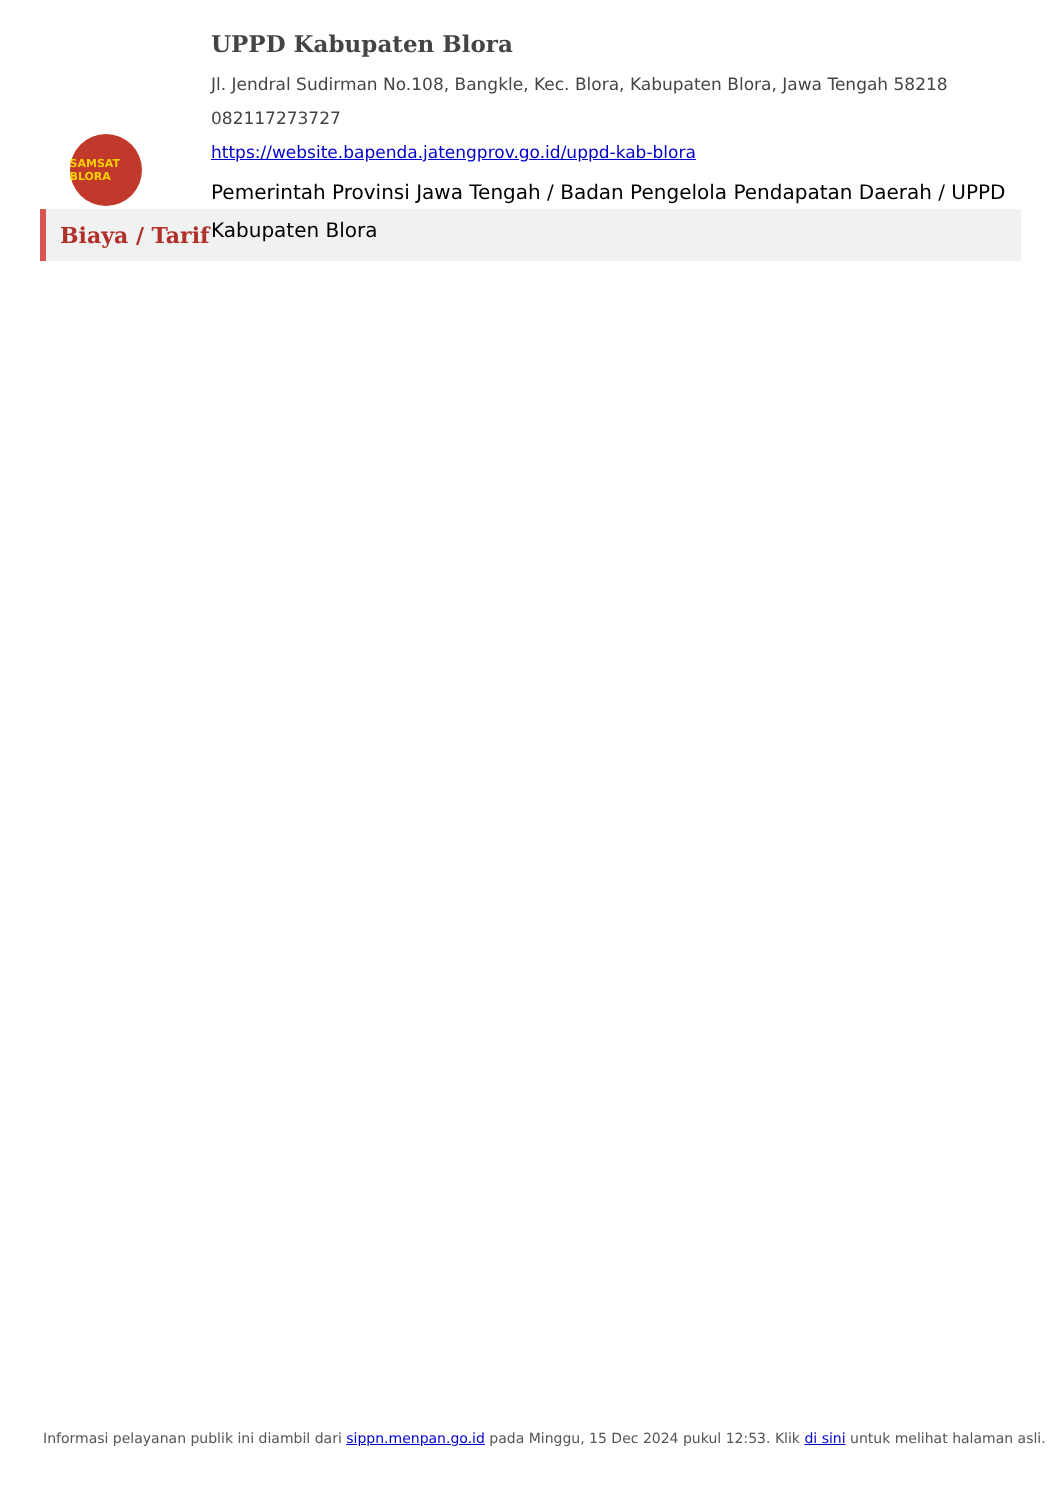SAMSAT BLORA
UPPD Kabupaten Blora
Jl. Jendral Sudirman No.108, Bangkle, Kec. Blora, Kabupaten Blora, Jawa Tengah 58218
082117273727
https://website.bapenda.jatengprov.go.id/uppd-kab-blora
Pemerintah Provinsi Jawa Tengah / Badan Pengelola Pendapatan Daerah / UPPD Kabupaten Blora
Biaya / Tarif
Informasi pelayanan publik ini diambil dari sippn.menpan.go.id pada Minggu, 15 Dec 2024 pukul 12:53. Klik di sini untuk melihat halaman asli.